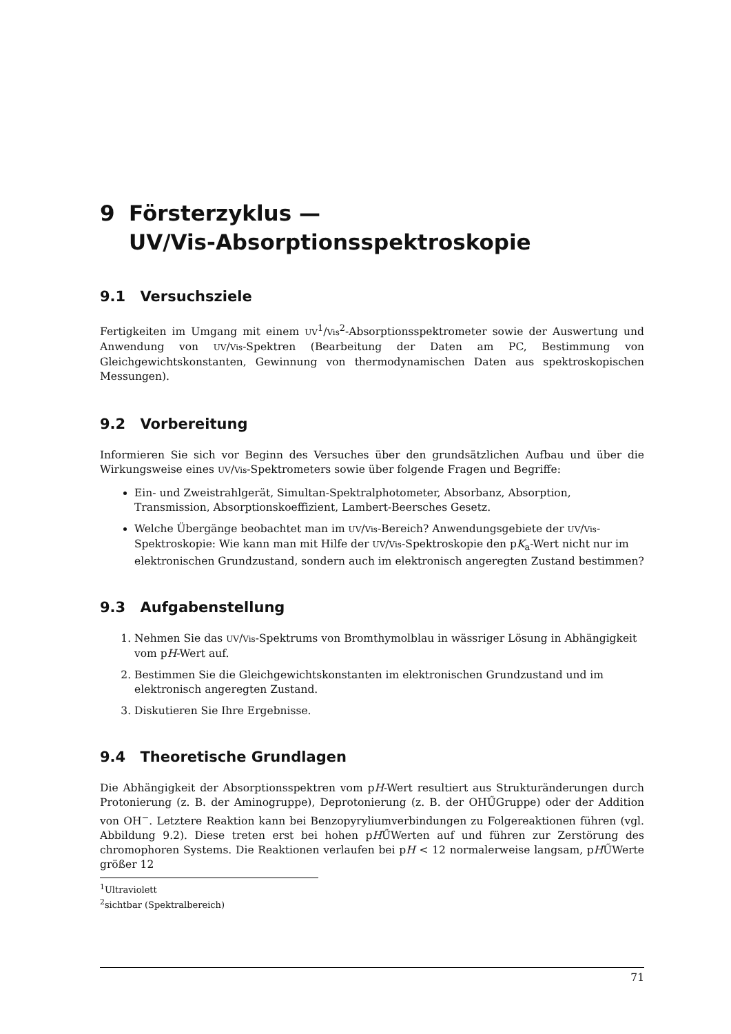9 Försterzyklus —
UV/Vis-Absorptionsspektroskopie
9.1 Versuchsziele
Fertigkeiten im Umgang mit einem UV<sup>1</sup>/Vis<sup>2</sup>-Absorptionsspektrometer sowie der Auswertung und Anwendung von UV/Vis-Spektren (Bearbeitung der Daten am PC, Bestimmung von Gleichgewichtskonstanten, Gewinnung von thermodynamischen Daten aus spektroskopischen Messungen).
9.2 Vorbereitung
Informieren Sie sich vor Beginn des Versuches über den grundsätzlichen Aufbau und über die Wirkungsweise eines UV/Vis-Spektrometers sowie über folgende Fragen und Begriffe:
Ein- und Zweistrahlgerät, Simultan-Spektralphotometer, Absorbanz, Absorption, Transmission, Absorptionskoeffizient, Lambert-Beersches Gesetz.
Welche Übergänge beobachtet man im UV/Vis-Bereich? Anwendungsgebiete der UV/Vis-Spektroskopie: Wie kann man mit Hilfe der UV/Vis-Spektroskopie den pK<sub>a</sub>-Wert nicht nur im elektronischen Grundzustand, sondern auch im elektronisch angeregten Zustand bestimmen?
9.3 Aufgabenstellung
1. Nehmen Sie das UV/Vis-Spektrums von Bromthymolblau in wässriger Lösung in Abhängigkeit vom pH-Wert auf.
2. Bestimmen Sie die Gleichgewichtskonstanten im elektronischen Grundzustand und im elektronisch angeregten Zustand.
3. Diskutieren Sie Ihre Ergebnisse.
9.4 Theoretische Grundlagen
Die Abhängigkeit der Absorptionsspektren vom pH-Wert resultiert aus Strukturänderungen durch Protonierung (z. B. der Aminogruppe), Deprotonierung (z. B. der OHŰGruppe) oder der Addition von OH<sup>−</sup>. Letztere Reaktion kann bei Benzopyryliumverbindungen zu Folgereaktionen führen (vgl. Abbildung 9.2). Diese treten erst bei hohen pHŰWerten auf und führen zur Zerstörung des chromophoren Systems. Die Reaktionen verlaufen bei pH < 12 normalerweise langsam, pHŰWerte größer 12
<sup>1</sup> Ultraviolett
<sup>2</sup> sichtbar (Spektralbereich)
71